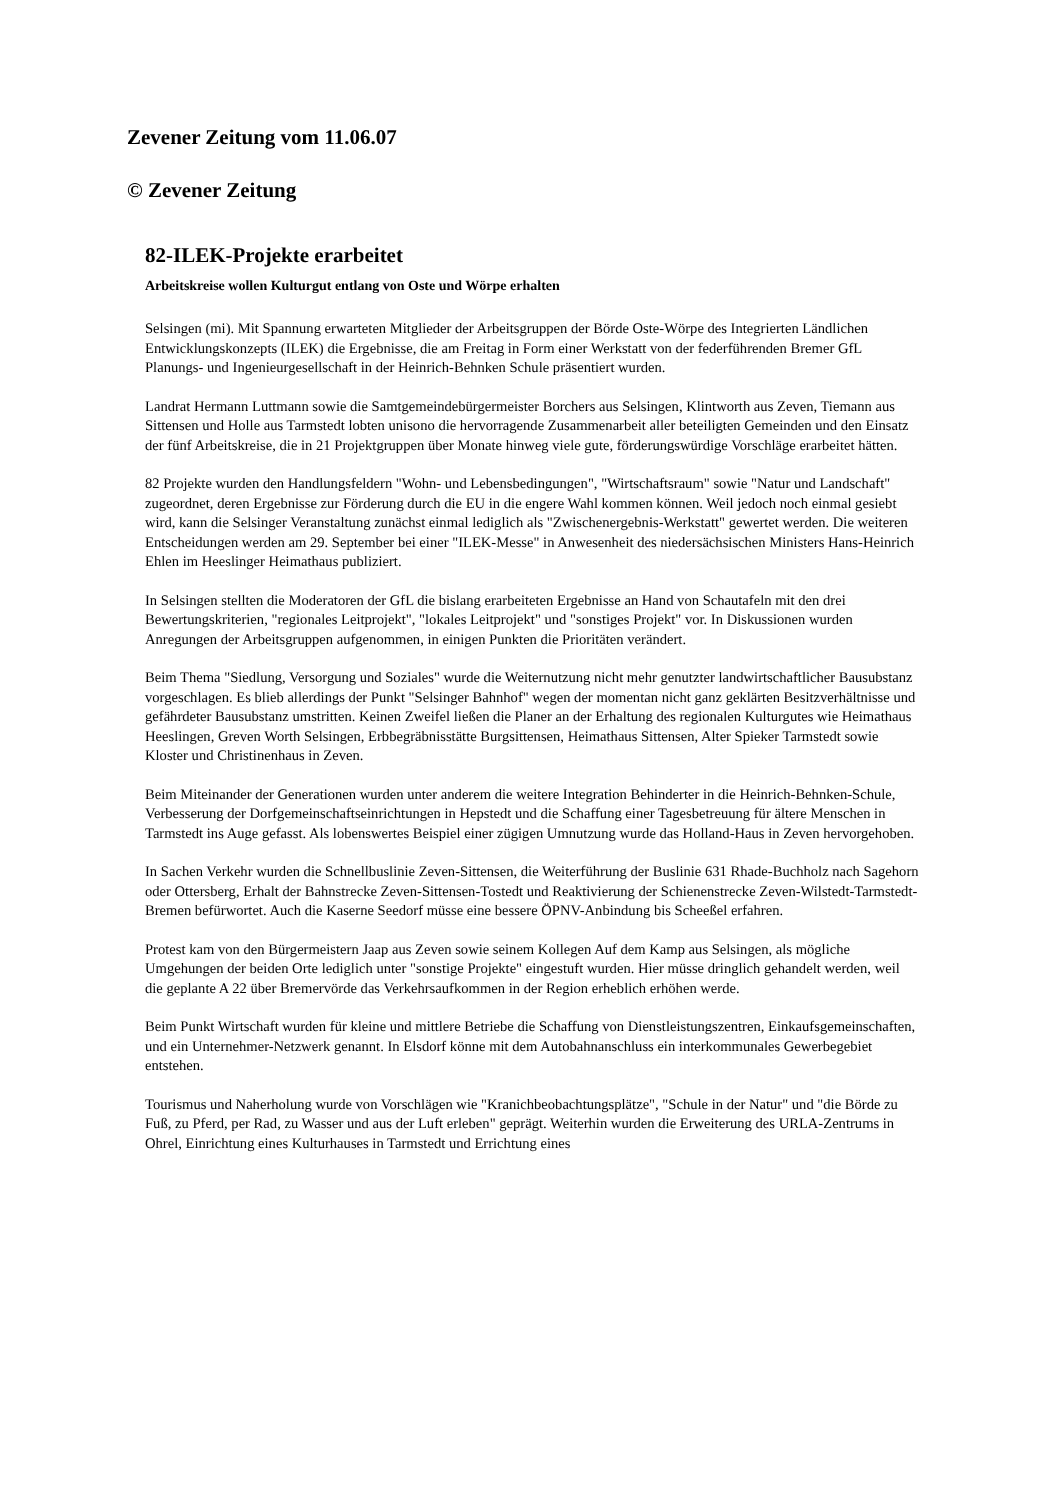Zevener Zeitung vom 11.06.07
© Zevener Zeitung
82-ILEK-Projekte erarbeitet
Arbeitskreise wollen Kulturgut entlang von Oste und Wörpe erhalten
Selsingen (mi). Mit Spannung erwarteten Mitglieder der Arbeitsgruppen der Börde Oste-Wörpe des Integrierten Ländlichen Entwicklungskonzepts (ILEK) die Ergebnisse, die am Freitag in Form einer Werkstatt von der federführenden Bremer GfL Planungs- und Ingenieurgesellschaft in der Heinrich-Behnken Schule präsentiert wurden.
Landrat Hermann Luttmann sowie die Samtgemeindebürgermeister Borchers aus Selsingen, Klintworth aus Zeven, Tiemann aus Sittensen und Holle aus Tarmstedt lobten unisono die hervorragende Zusammenarbeit aller beteiligten Gemeinden und den Einsatz der fünf Arbeitskreise, die in 21 Projektgruppen über Monate hinweg viele gute, förderungswürdige Vorschläge erarbeitet hätten.
82 Projekte wurden den Handlungsfeldern "Wohn- und Lebensbedingungen", "Wirtschaftsraum" sowie "Natur und Landschaft" zugeordnet, deren Ergebnisse zur Förderung durch die EU in die engere Wahl kommen können. Weil jedoch noch einmal gesiebt wird, kann die Selsinger Veranstaltung zunächst einmal lediglich als "Zwischenergebnis-Werkstatt" gewertet werden. Die weiteren Entscheidungen werden am 29. September bei einer "ILEK-Messe" in Anwesenheit des niedersächsischen Ministers Hans-Heinrich Ehlen im Heeslinger Heimathaus publiziert.
In Selsingen stellten die Moderatoren der GfL die bislang erarbeiteten Ergebnisse an Hand von Schautafeln mit den drei Bewertungskriterien, "regionales Leitprojekt", "lokales Leitprojekt" und "sonstiges Projekt" vor. In Diskussionen wurden Anregungen der Arbeitsgruppen aufgenommen, in einigen Punkten die Prioritäten verändert.
Beim Thema "Siedlung, Versorgung und Soziales" wurde die Weiternutzung nicht mehr genutzter landwirtschaftlicher Bausubstanz vorgeschlagen. Es blieb allerdings der Punkt "Selsinger Bahnhof" wegen der momentan nicht ganz geklärten Besitzverhältnisse und gefährdeter Bausubstanz umstritten. Keinen Zweifel ließen die Planer an der Erhaltung des regionalen Kulturgutes wie Heimathaus Heeslingen, Greven Worth Selsingen, Erbbegräbnisstätte Burgsittensen, Heimathaus Sittensen, Alter Spieker Tarmstedt sowie Kloster und Christinenhaus in Zeven.
Beim Miteinander der Generationen wurden unter anderem die weitere Integration Behinderter in die Heinrich-Behnken-Schule, Verbesserung der Dorfgemeinschaftseinrichtungen in Hepstedt und die Schaffung einer Tagesbetreuung für ältere Menschen in Tarmstedt ins Auge gefasst. Als lobenswertes Beispiel einer zügigen Umnutzung wurde das Holland-Haus in Zeven hervorgehoben.
In Sachen Verkehr wurden die Schnellbuslinie Zeven-Sittensen, die Weiterführung der Buslinie 631 Rhade-Buchholz nach Sagehorn oder Ottersberg, Erhalt der Bahnstrecke Zeven-Sittensen-Tostedt und Reaktivierung der Schienenstrecke Zeven-Wilstedt-Tarmstedt-Bremen befürwortet. Auch die Kaserne Seedorf müsse eine bessere ÖPNV-Anbindung bis Scheeßel erfahren.
Protest kam von den Bürgermeistern Jaap aus Zeven sowie seinem Kollegen Auf dem Kamp aus Selsingen, als mögliche Umgehungen der beiden Orte lediglich unter "sonstige Projekte" eingestuft wurden. Hier müsse dringlich gehandelt werden, weil die geplante A 22 über Bremervörde das Verkehrsaufkommen in der Region erheblich erhöhen werde.
Beim Punkt Wirtschaft wurden für kleine und mittlere Betriebe die Schaffung von Dienstleistungszentren, Einkaufsgemeinschaften, und ein Unternehmer-Netzwerk genannt. In Elsdorf könne mit dem Autobahnanschluss ein interkommunales Gewerbegebiet entstehen.
Tourismus und Naherholung wurde von Vorschlägen wie "Kranichbeobachtungsplätze", "Schule in der Natur" und "die Börde zu Fuß, zu Pferd, per Rad, zu Wasser und aus der Luft erleben" geprägt. Weiterhin wurden die Erweiterung des URLA-Zentrums in Ohrel, Einrichtung eines Kulturhauses in Tarmstedt und Errichtung eines